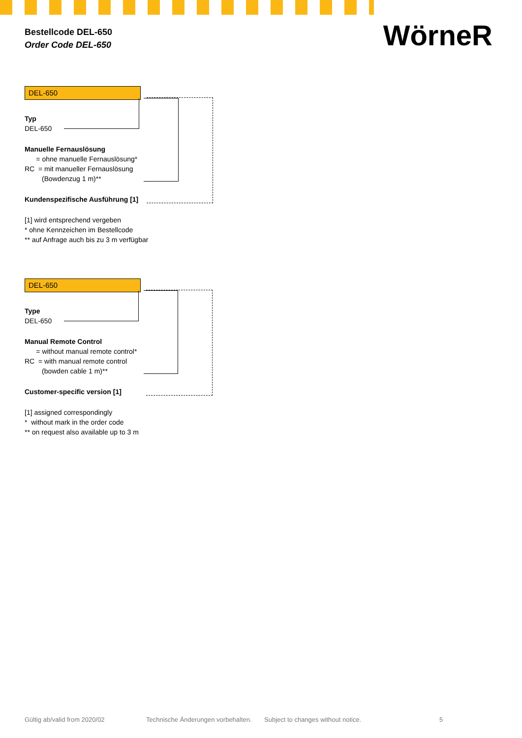Bestellcode DEL-650
Order Code DEL-650
WörneR
DEL-650
Typ
DEL-650
Manuelle Fernauslösung
= ohne manuelle Fernauslösung*
RC = mit manueller Fernauslösung
(Bowdenzug 1 m)**
Kundenspezifische Ausführung [1]
[1] wird entsprechend vergeben
* ohne Kennzeichen im Bestellcode
** auf Anfrage auch bis zu 3 m verfügbar
DEL-650
Type
DEL-650
Manual Remote Control
= without manual remote control*
RC = with manual remote control
(bowden cable 1 m)**
Customer-specific version [1]
[1] assigned correspondingly
* without mark in the order code
** on request also available up to 3 m
Gültig ab/valid from 2020/02 Technische Änderungen vorbehalten. Subject to changes without notice. 5